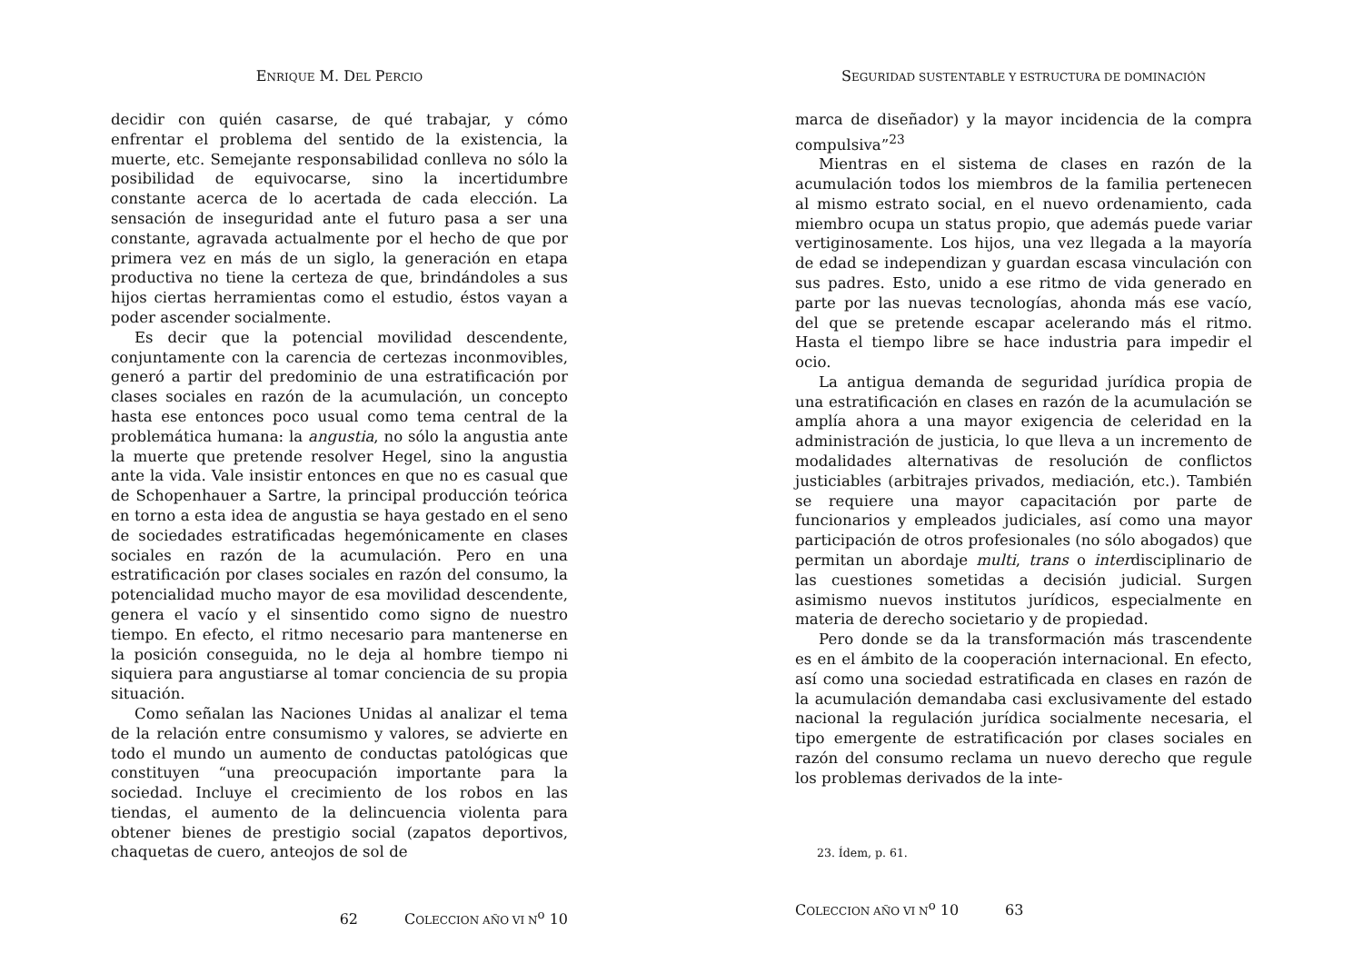ENRIQUE M. DEL PERCIO
decidir con quién casarse, de qué trabajar, y cómo enfrentar el problema del sentido de la existencia, la muerte, etc. Semejante responsabilidad conlleva no sólo la posibilidad de equivocarse, sino la incertidumbre constante acerca de lo acertada de cada elección. La sensación de inseguridad ante el futuro pasa a ser una constante, agravada actualmente por el hecho de que por primera vez en más de un siglo, la generación en etapa productiva no tiene la certeza de que, brindándoles a sus hijos ciertas herramientas como el estudio, éstos vayan a poder ascender socialmente.
Es decir que la potencial movilidad descendente, conjuntamente con la carencia de certezas inconmovibles, generó a partir del predominio de una estratificación por clases sociales en razón de la acumulación, un concepto hasta ese entonces poco usual como tema central de la problemática humana: la angustia, no sólo la angustia ante la muerte que pretende resolver Hegel, sino la angustia ante la vida. Vale insistir entonces en que no es casual que de Schopenhauer a Sartre, la principal producción teórica en torno a esta idea de angustia se haya gestado en el seno de sociedades estratificadas hegemónicamente en clases sociales en razón de la acumulación. Pero en una estratificación por clases sociales en razón del consumo, la potencialidad mucho mayor de esa movilidad descendente, genera el vacío y el sinsentido como signo de nuestro tiempo. En efecto, el ritmo necesario para mantenerse en la posición conseguida, no le deja al hombre tiempo ni siquiera para angustiarse al tomar conciencia de su propia situación.
Como señalan las Naciones Unidas al analizar el tema de la relación entre consumismo y valores, se advierte en todo el mundo un aumento de conductas patológicas que constituyen “una preocupación importante para la sociedad. Incluye el crecimiento de los robos en las tiendas, el aumento de la delincuencia violenta para obtener bienes de prestigio social (zapatos deportivos, chaquetas de cuero, anteojos de sol de
62 COLECCION AÑO VI N<sup>o</sup> 10
SEGURIDAD SUSTENTABLE Y ESTRUCTURA DE DOMINACIÓN
marca de diseñador) y la mayor incidencia de la compra compulsiva”<sup>23</sup>
Mientras en el sistema de clases en razón de la acumulación todos los miembros de la familia pertenecen al mismo estrato social, en el nuevo ordenamiento, cada miembro ocupa un status propio, que además puede variar vertiginosamente. Los hijos, una vez llegada a la mayoría de edad se independizan y guardan escasa vinculación con sus padres. Esto, unido a ese ritmo de vida generado en parte por las nuevas tecnologías, ahonda más ese vacío, del que se pretende escapar acelerando más el ritmo. Hasta el tiempo libre se hace industria para impedir el ocio.
La antigua demanda de seguridad jurídica propia de una estratificación en clases en razón de la acumulación se amplía ahora a una mayor exigencia de celeridad en la administración de justicia, lo que lleva a un incremento de modalidades alternativas de resolución de conflictos justiciables (arbitrajes privados, mediación, etc.). También se requiere una mayor capacitación por parte de funcionarios y empleados judiciales, así como una mayor participación de otros profesionales (no sólo abogados) que permitan un abordaje multi, trans o interdisciplinario de las cuestiones sometidas a decisión judicial. Surgen asimismo nuevos institutos jurídicos, especialmente en materia de derecho societario y de propiedad.
Pero donde se da la transformación más trascendente es en el ámbito de la cooperación internacional. En efecto, así como una sociedad estratificada en clases en razón de la acumulación demandaba casi exclusivamente del estado nacional la regulación jurídica socialmente necesaria, el tipo emergente de estratificación por clases sociales en razón del consumo reclama un nuevo derecho que regule los problemas derivados de la inte-
23. Ídem, p. 61.
COLECCION AÑO VI N<sup>o</sup> 10 63